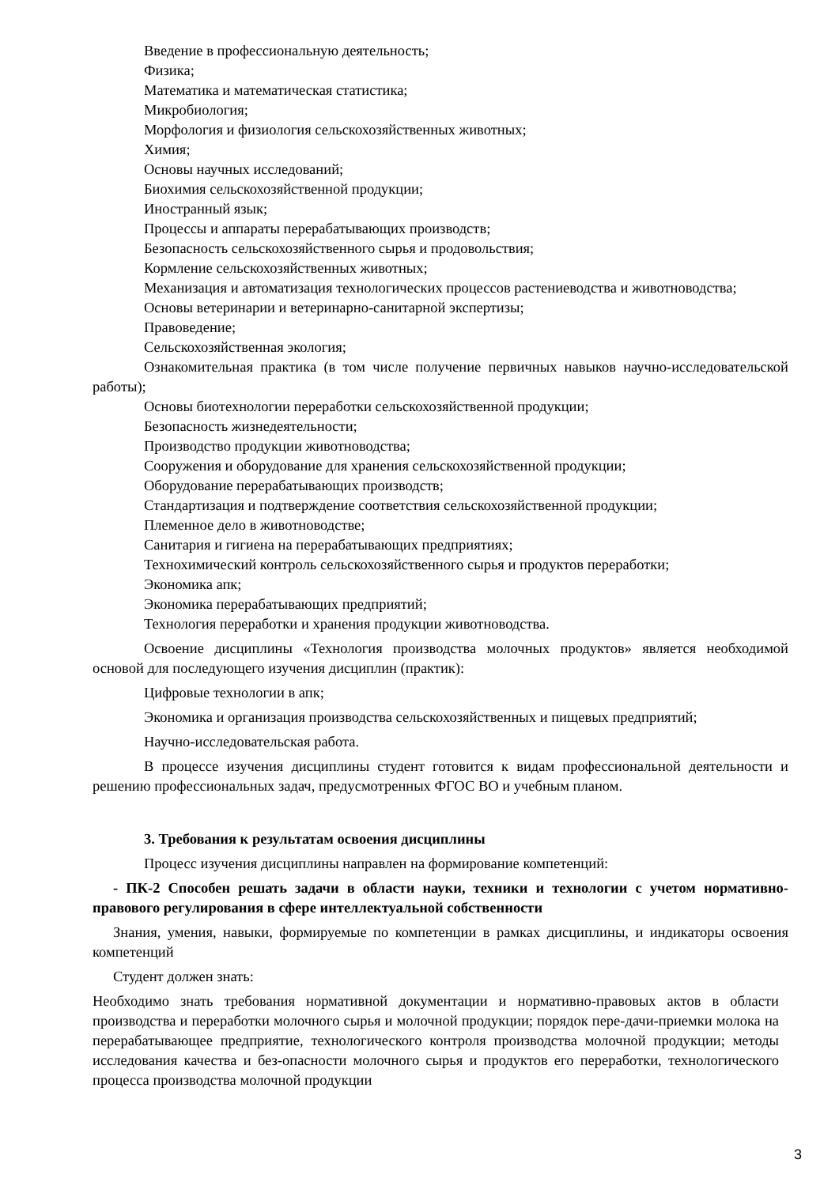Введение в профессиональную деятельность;
Физика;
Математика и математическая статистика;
Микробиология;
Морфология и физиология сельскохозяйственных животных;
Химия;
Основы научных исследований;
Биохимия сельскохозяйственной продукции;
Иностранный язык;
Процессы и аппараты перерабатывающих производств;
Безопасность сельскохозяйственного сырья и продовольствия;
Кормление сельскохозяйственных животных;
Механизация и автоматизация технологических процессов растениеводства и животноводства;
Основы ветеринарии и ветеринарно-санитарной экспертизы;
Правоведение;
Сельскохозяйственная экология;
Ознакомительная практика (в том числе получение первичных навыков научно-исследовательской работы);
Основы биотехнологии переработки сельскохозяйственной продукции;
Безопасность жизнедеятельности;
Производство продукции животноводства;
Сооружения и оборудование для хранения сельскохозяйственной продукции;
Оборудование перерабатывающих производств;
Стандартизация и подтверждение соответствия сельскохозяйственной продукции;
Племенное дело в животноводстве;
Санитария и гигиена на перерабатывающих предприятиях;
Технохимический контроль сельскохозяйственного сырья и продуктов переработки;
Экономика апк;
Экономика перерабатывающих предприятий;
Технология переработки и хранения продукции животноводства.
Освоение дисциплины «Технология производства молочных продуктов» является необходимой основой для последующего изучения дисциплин (практик):
Цифровые технологии в апк;
Экономика и организация производства сельскохозяйственных и пищевых предприятий;
Научно-исследовательская работа.
В процессе изучения дисциплины студент готовится к видам профессиональной деятельности и решению профессиональных задач, предусмотренных ФГОС ВО и учебным планом.
3. Требования к результатам освоения дисциплины
Процесс изучения дисциплины направлен на формирование компетенций:
- ПК-2 Способен решать задачи в области науки, техники и технологии с учетом нормативно-правового регулирования в сфере интеллектуальной собственности
Знания, умения, навыки, формируемые по компетенции в рамках дисциплины, и индикаторы освоения компетенций
Студент должен знать:
Необходимо знать требования нормативной документации и нормативно-правовых актов в области производства и переработки молочного сырья и молочной продукции; порядок пере-дачи-приемки молока на перерабатывающее предприятие, технологического контроля производства молочной продукции; методы исследования качества и без-опасности молочного сырья и продуктов его переработки, технологического процесса производства молочной продукции
3